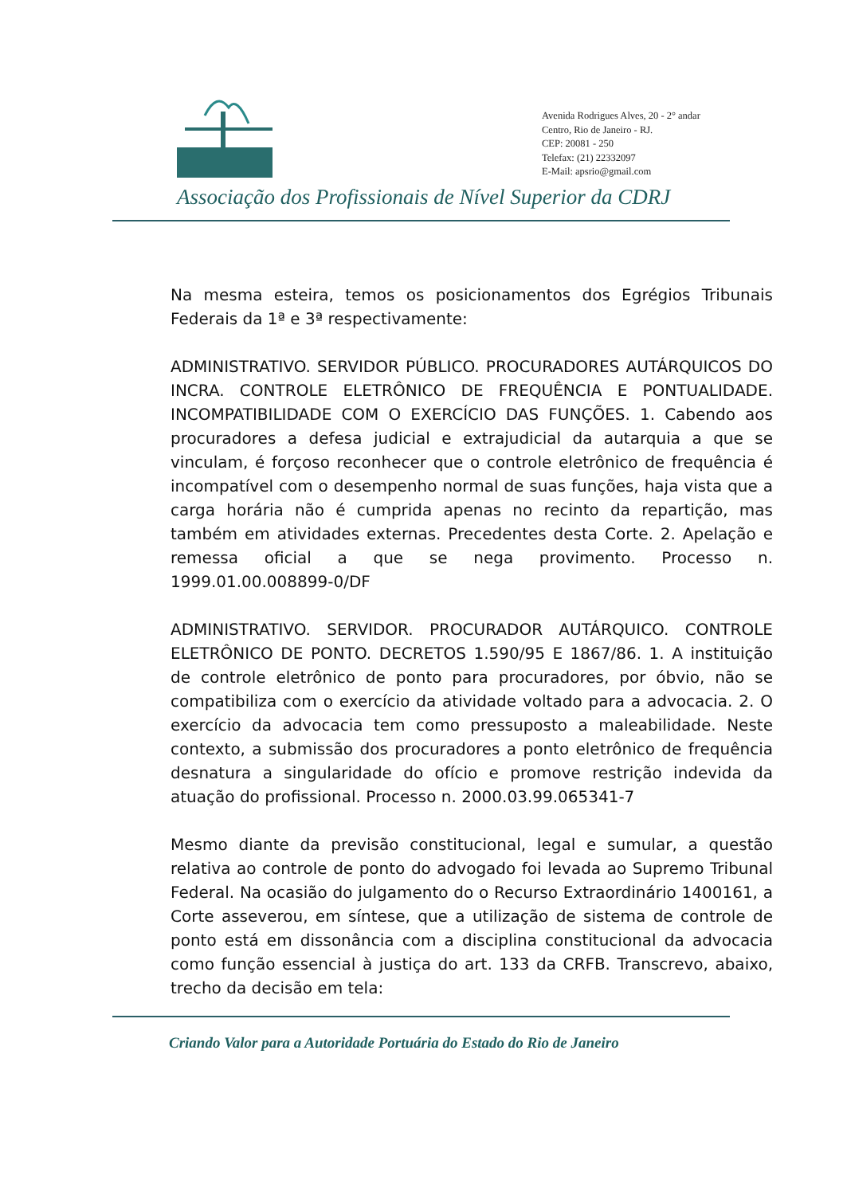Avenida Rodrigues Alves, 20 - 2° andar
Centro, Rio de Janeiro - RJ.
CEP: 20081 - 250
Telefax: (21) 22332097
E-Mail: apsrio@gmail.com
Associação dos Profissionais de Nível Superior da CDRJ
Na mesma esteira, temos os posicionamentos dos Egrégios Tribunais Federais da 1ª e 3ª respectivamente:
ADMINISTRATIVO. SERVIDOR PÚBLICO. PROCURADORES AUTÁRQUICOS DO INCRA. CONTROLE ELETRÔNICO DE FREQUÊNCIA E PONTUALIDADE. INCOMPATIBILIDADE COM O EXERCÍCIO DAS FUNÇÕES. 1. Cabendo aos procuradores a defesa judicial e extrajudicial da autarquia a que se vinculam, é forçoso reconhecer que o controle eletrônico de frequência é incompatível com o desempenho normal de suas funções, haja vista que a carga horária não é cumprida apenas no recinto da repartição, mas também em atividades externas. Precedentes desta Corte. 2. Apelação e remessa oficial a que se nega provimento. Processo n. 1999.01.00.008899-0/DF
ADMINISTRATIVO. SERVIDOR. PROCURADOR AUTÁRQUICO. CONTROLE ELETRÔNICO DE PONTO. DECRETOS 1.590/95 E 1867/86. 1. A instituição de controle eletrônico de ponto para procuradores, por óbvio, não se compatibiliza com o exercício da atividade voltado para a advocacia. 2. O exercício da advocacia tem como pressuposto a maleabilidade. Neste contexto, a submissão dos procuradores a ponto eletrônico de frequência desnatura a singularidade do ofício e promove restrição indevida da atuação do profissional. Processo n. 2000.03.99.065341-7
Mesmo diante da previsão constitucional, legal e sumular, a questão relativa ao controle de ponto do advogado foi levada ao Supremo Tribunal Federal. Na ocasião do julgamento do o Recurso Extraordinário 1400161, a Corte asseverou, em síntese, que a utilização de sistema de controle de ponto está em dissonância com a disciplina constitucional da advocacia como função essencial à justiça do art. 133 da CRFB. Transcrevo, abaixo, trecho da decisão em tela:
Criando Valor para a Autoridade Portuária do Estado do Rio de Janeiro